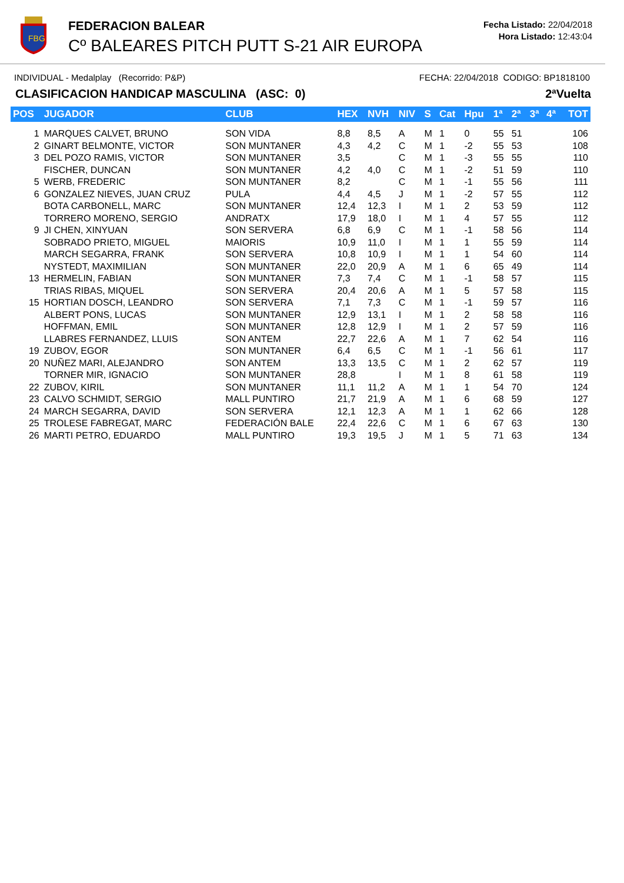FBG
FEDERACION BALEAR
Cº BALEARES PITCH PUTT S-21 AIR EUROPA
Fecha Listado: 22/04/2018
Hora Listado: 12:43:04
INDIVIDUAL - Medalplay (Recorrido: P&P) FECHA: 22/04/2018 CODIGO: BP1818100
CLASIFICACION HANDICAP MASCULINA (ASC: 0) 2ªVuelta
| POS | JUGADOR | CLUB | HEX | NVH | NIV | S | Cat | Hpu | 1ª | 2ª | 3ª | 4ª | TOT |
| --- | --- | --- | --- | --- | --- | --- | --- | --- | --- | --- | --- | --- | --- |
| 1 | MARQUES CALVET, BRUNO | SON VIDA | 8,8 | 8,5 | A | M | 1 | 0 | 55 | 51 | | | 106 |
| 2 | GINART BELMONTE, VICTOR | SON MUNTANER | 4,3 | 4,2 | C | M | 1 | -2 | 55 | 53 | | | 108 |
| 3 | DEL POZO RAMIS, VICTOR | SON MUNTANER | 3,5 | | C | M | 1 | -3 | 55 | 55 | | | 110 |
| | FISCHER, DUNCAN | SON MUNTANER | 4,2 | 4,0 | C | M | 1 | -2 | 51 | 59 | | | 110 |
| 5 | WERB, FREDERIC | SON MUNTANER | 8,2 | | C | M | 1 | -1 | 55 | 56 | | | 111 |
| 6 | GONZALEZ NIEVES, JUAN CRUZ | PULA | 4,4 | 4,5 | J | M | 1 | -2 | 57 | 55 | | | 112 |
| | BOTA CARBONELL, MARC | SON MUNTANER | 12,4 | 12,3 | I | M | 1 | 2 | 53 | 59 | | | 112 |
| | TORRERO MORENO, SERGIO | ANDRATX | 17,9 | 18,0 | I | M | 1 | 4 | 57 | 55 | | | 112 |
| 9 | JI CHEN, XINYUAN | SON SERVERA | 6,8 | 6,9 | C | M | 1 | -1 | 58 | 56 | | | 114 |
| | SOBRADO PRIETO, MIGUEL | MAIORIS | 10,9 | 11,0 | I | M | 1 | 1 | 55 | 59 | | | 114 |
| | MARCH SEGARRA, FRANK | SON SERVERA | 10,8 | 10,9 | I | M | 1 | 1 | 54 | 60 | | | 114 |
| | NYSTEDT, MAXIMILIAN | SON MUNTANER | 22,0 | 20,9 | A | M | 1 | 6 | 65 | 49 | | | 114 |
| 13 | HERMELIN, FABIAN | SON MUNTANER | 7,3 | 7,4 | C | M | 1 | -1 | 58 | 57 | | | 115 |
| | TRIAS RIBAS, MIQUEL | SON SERVERA | 20,4 | 20,6 | A | M | 1 | 5 | 57 | 58 | | | 115 |
| 15 | HORTIAN DOSCH, LEANDRO | SON SERVERA | 7,1 | 7,3 | C | M | 1 | -1 | 59 | 57 | | | 116 |
| | ALBERT PONS, LUCAS | SON MUNTANER | 12,9 | 13,1 | I | M | 1 | 2 | 58 | 58 | | | 116 |
| | HOFFMAN, EMIL | SON MUNTANER | 12,8 | 12,9 | I | M | 1 | 2 | 57 | 59 | | | 116 |
| | LLABRES FERNANDEZ, LLUIS | SON ANTEM | 22,7 | 22,6 | A | M | 1 | 7 | 62 | 54 | | | 116 |
| 19 | ZUBOV, EGOR | SON MUNTANER | 6,4 | 6,5 | C | M | 1 | -1 | 56 | 61 | | | 117 |
| 20 | NUÑEZ MARI, ALEJANDRO | SON ANTEM | 13,3 | 13,5 | C | M | 1 | 2 | 62 | 57 | | | 119 |
| | TORNER MIR, IGNACIO | SON MUNTANER | 28,8 | | I | M | 1 | 8 | 61 | 58 | | | 119 |
| 22 | ZUBOV, KIRIL | SON MUNTANER | 11,1 | 11,2 | A | M | 1 | 1 | 54 | 70 | | | 124 |
| 23 | CALVO SCHMIDT, SERGIO | MALL PUNTIRO | 21,7 | 21,9 | A | M | 1 | 6 | 68 | 59 | | | 127 |
| 24 | MARCH SEGARRA, DAVID | SON SERVERA | 12,1 | 12,3 | A | M | 1 | 1 | 62 | 66 | | | 128 |
| 25 | TROLESE FABREGAT, MARC | FEDERACIÓN BALE | 22,4 | 22,6 | C | M | 1 | 6 | 67 | 63 | | | 130 |
| 26 | MARTI PETRO, EDUARDO | MALL PUNTIRO | 19,3 | 19,5 | J | M | 1 | 5 | 71 | 63 | | | 134 |